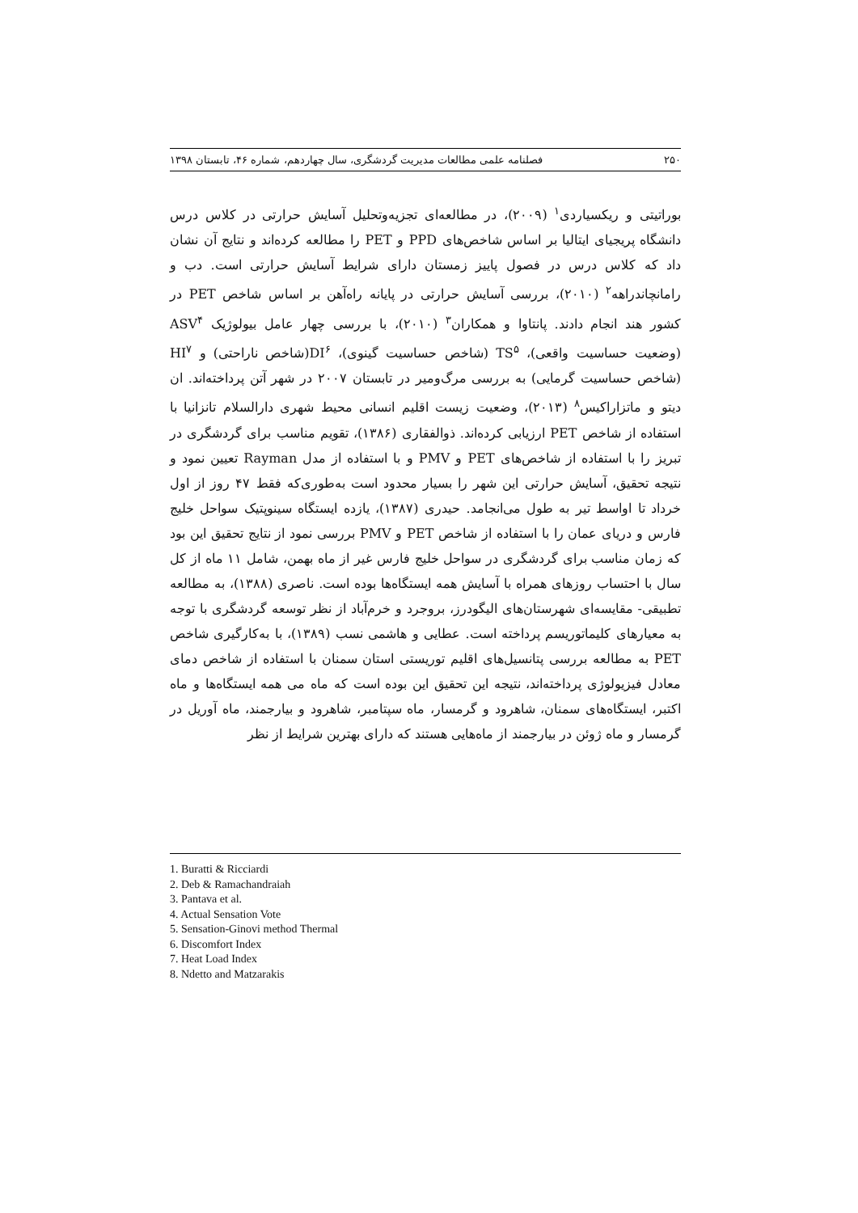۲۵۰ فصلنامه علمی مطالعات مدیریت گردشگری، سال چهاردهم، شماره ۴۶، تابستان ۱۳۹۸
بوراتیتی و ریکسیاردی<sup>۱</sup> (۲۰۰۹)، در مطالعه‌ای تجزیه‌وتحلیل آسایش حرارتی در کلاس درس دانشگاه پریجیای ایتالیا بر اساس شاخص‌های PPD و PET را مطالعه کرده‌اند و نتایج آن نشان داد که کلاس درس در فصول پاییز زمستان دارای شرایط آسایش حرارتی است. دب و رامانچاندراهه<sup>۲</sup> (۲۰۱۰)، بررسی آسایش حرارتی در پایانه راه‌آهن بر اساس شاخص PET در کشور هند انجام دادند. پانتاوا و همکاران<sup>۳</sup> (۲۰۱۰)، با بررسی چهار عامل بیولوژیک ASV<sup>۴</sup> (وضعیت حساسیت واقعی)، TS<sup>۵</sup> (شاخص حساسیت گینوی)، DI<sup>۶</sup>(شاخص ناراحتی) و HI<sup>۷</sup> (شاخص حساسیت گرمایی) به بررسی مرگ‌ومیر در تابستان ۲۰۰۷ در شهر آتن پرداخته‌اند. ان دیتو و ماتزاراکیس<sup>۸</sup> (۲۰۱۳)، وضعیت زیست اقلیم انسانی محیط شهری دارالسلام تانزانیا با استفاده از شاخص PET ارزیابی کرده‌اند. ذوالفقاری (۱۳۸۶)، تقویم مناسب برای گردشگری در تبریز را با استفاده از شاخص‌های PET و PMV و با استفاده از مدل Rayman تعیین نمود و نتیجه تحقیق، آسایش حرارتی این شهر را بسیار محدود است به‌طوری‌که فقط ۴۷ روز از اول خرداد تا اواسط تیر به طول می‌انجامد. حیدری (۱۳۸۷)، یازده ایستگاه سینوپتیک سواحل خلیج فارس و دریای عمان را با استفاده از شاخص PET و PMV بررسی نمود از نتایج تحقیق این بود که زمان مناسب برای گردشگری در سواحل خلیج فارس غیر از ماه بهمن، شامل ۱۱ ماه از کل سال با احتساب روزهای همراه با آسایش همه ایستگاه‌ها بوده است. ناصری (۱۳۸۸)، به مطالعه تطبیقی- مقایسه‌ای شهرستان‌های الیگودرز، بروجرد و خرم‌آباد از نظر توسعه گردشگری با توجه به معیارهای کلیماتوریسم پرداخته است. عطایی و هاشمی نسب (۱۳۸۹)، با به‌کارگیری شاخص PET به مطالعه بررسی پتانسیل‌های اقلیم توریستی استان سمنان با استفاده از شاخص دمای معادل فیزیولوژی پرداخته‌اند، نتیجه این تحقیق این بوده است که ماه می همه ایستگاه‌ها و ماه اکتبر، ایستگاه‌های سمنان، شاهرود و گرمسار، ماه سپتامبر، شاهرود و بیارجمند، ماه آوریل در گرمسار و ماه ژوئن در بیارجمند از ماه‌هایی هستند که دارای بهترین شرایط از نظر
1. Buratti & Ricciardi
2. Deb & Ramachandraiah
3. Pantava et al.
4. Actual Sensation Vote
5. Sensation-Ginovi method Thermal
6. Discomfort Index
7. Heat Load Index
8. Ndetto and Matzarakis